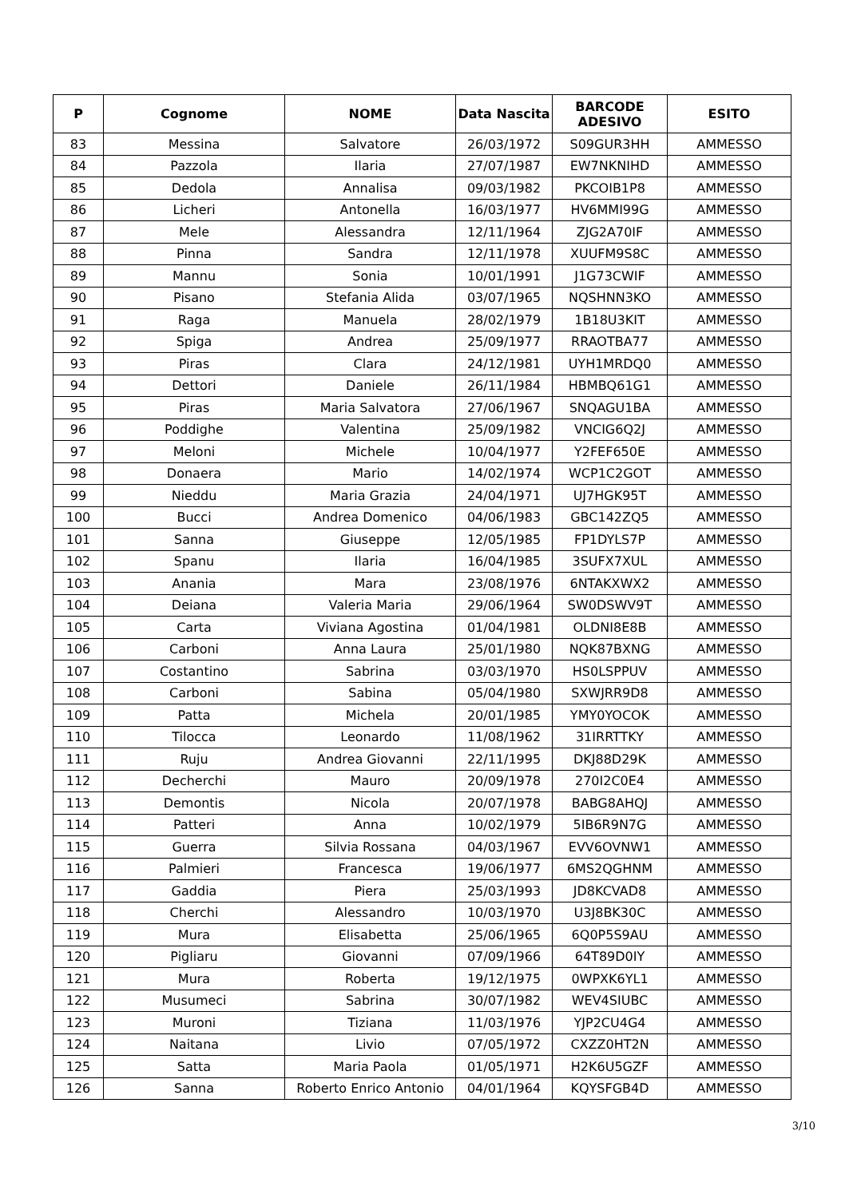| P | Cognome | NOME | Data Nascita | BARCODE ADESIVO | ESITO |
| --- | --- | --- | --- | --- | --- |
| 83 | Messina | Salvatore | 26/03/1972 | S09GUR3HH | AMMESSO |
| 84 | Pazzola | Ilaria | 27/07/1987 | EW7NKNIHD | AMMESSO |
| 85 | Dedola | Annalisa | 09/03/1982 | PKCOIB1P8 | AMMESSO |
| 86 | Licheri | Antonella | 16/03/1977 | HV6MMI99G | AMMESSO |
| 87 | Mele | Alessandra | 12/11/1964 | ZJG2A70IF | AMMESSO |
| 88 | Pinna | Sandra | 12/11/1978 | XUUFM9S8C | AMMESSO |
| 89 | Mannu | Sonia | 10/01/1991 | J1G73CWIF | AMMESSO |
| 90 | Pisano | Stefania Alida | 03/07/1965 | NQSHNN3KO | AMMESSO |
| 91 | Raga | Manuela | 28/02/1979 | 1B18U3KIT | AMMESSO |
| 92 | Spiga | Andrea | 25/09/1977 | RRAOTBA77 | AMMESSO |
| 93 | Piras | Clara | 24/12/1981 | UYH1MRDQ0 | AMMESSO |
| 94 | Dettori | Daniele | 26/11/1984 | HBMBQ61G1 | AMMESSO |
| 95 | Piras | Maria Salvatora | 27/06/1967 | SNQAGU1BA | AMMESSO |
| 96 | Poddighe | Valentina | 25/09/1982 | VNCIG6Q2J | AMMESSO |
| 97 | Meloni | Michele | 10/04/1977 | Y2FEF650E | AMMESSO |
| 98 | Donaera | Mario | 14/02/1974 | WCP1C2GOT | AMMESSO |
| 99 | Nieddu | Maria Grazia | 24/04/1971 | UJ7HGK95T | AMMESSO |
| 100 | Bucci | Andrea Domenico | 04/06/1983 | GBC142ZQ5 | AMMESSO |
| 101 | Sanna | Giuseppe | 12/05/1985 | FP1DYLS7P | AMMESSO |
| 102 | Spanu | Ilaria | 16/04/1985 | 3SUFX7XUL | AMMESSO |
| 103 | Anania | Mara | 23/08/1976 | 6NTAKXWX2 | AMMESSO |
| 104 | Deiana | Valeria Maria | 29/06/1964 | SW0DSWV9T | AMMESSO |
| 105 | Carta | Viviana Agostina | 01/04/1981 | OLDNI8E8B | AMMESSO |
| 106 | Carboni | Anna Laura | 25/01/1980 | NQK87BXNG | AMMESSO |
| 107 | Costantino | Sabrina | 03/03/1970 | HS0LSPPUV | AMMESSO |
| 108 | Carboni | Sabina | 05/04/1980 | SXWJRR9D8 | AMMESSO |
| 109 | Patta | Michela | 20/01/1985 | YMY0YOCOK | AMMESSO |
| 110 | Tilocca | Leonardo | 11/08/1962 | 31IRRTTKY | AMMESSO |
| 111 | Ruju | Andrea Giovanni | 22/11/1995 | DKJ88D29K | AMMESSO |
| 112 | Decherchi | Mauro | 20/09/1978 | 270I2C0E4 | AMMESSO |
| 113 | Demontis | Nicola | 20/07/1978 | BABG8AHQJ | AMMESSO |
| 114 | Patteri | Anna | 10/02/1979 | 5IB6R9N7G | AMMESSO |
| 115 | Guerra | Silvia Rossana | 04/03/1967 | EVV6OVNW1 | AMMESSO |
| 116 | Palmieri | Francesca | 19/06/1977 | 6MS2QGHNM | AMMESSO |
| 117 | Gaddia | Piera | 25/03/1993 | JD8KCVAD8 | AMMESSO |
| 118 | Cherchi | Alessandro | 10/03/1970 | U3J8BK30C | AMMESSO |
| 119 | Mura | Elisabetta | 25/06/1965 | 6Q0P5S9AU | AMMESSO |
| 120 | Pigliaru | Giovanni | 07/09/1966 | 64T89D0IY | AMMESSO |
| 121 | Mura | Roberta | 19/12/1975 | 0WPXK6YL1 | AMMESSO |
| 122 | Musumeci | Sabrina | 30/07/1982 | WEV4SIUBC | AMMESSO |
| 123 | Muroni | Tiziana | 11/03/1976 | YJP2CU4G4 | AMMESSO |
| 124 | Naitana | Livio | 07/05/1972 | CXZZ0HT2N | AMMESSO |
| 125 | Satta | Maria Paola | 01/05/1971 | H2K6U5GZF | AMMESSO |
| 126 | Sanna | Roberto Enrico Antonio | 04/01/1964 | KQYSFGB4D | AMMESSO |
3/10